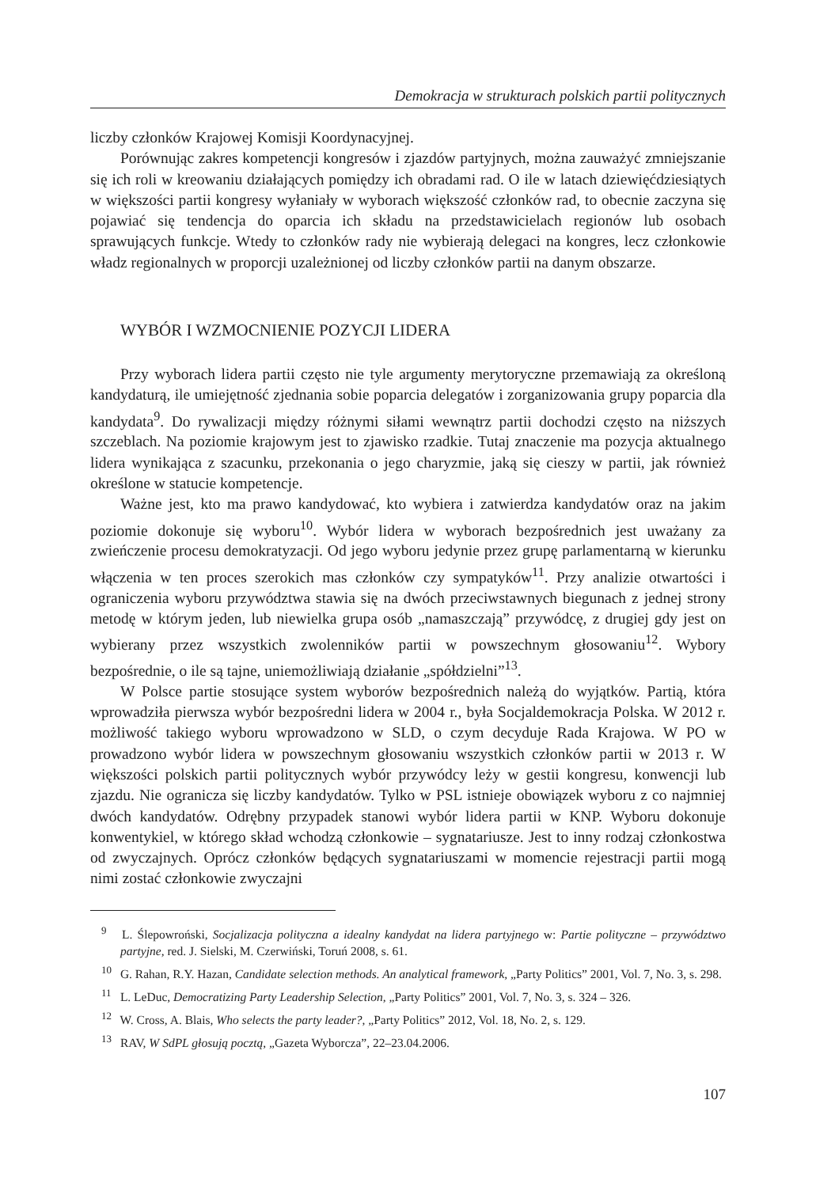Demokracja w strukturach polskich partii politycznych
liczby członków Krajowej Komisji Koordynacyjnej.
Porównując zakres kompetencji kongresów i zjazdów partyjnych, można zauważyć zmniejszanie się ich roli w kreowaniu działających pomiędzy ich obradami rad. O ile w latach dziewięćdziesiątych w większości partii kongresy wyłaniały w wyborach większość członków rad, to obecnie zaczyna się pojawiać się tendencja do oparcia ich składu na przedstawicielach regionów lub osobach sprawujących funkcje. Wtedy to członków rady nie wybierają delegaci na kongres, lecz członkowie władz regionalnych w proporcji uzależnionej od liczby członków partii na danym obszarze.
WYBÓR I WZMOCNIENIE POZYCJI LIDERA
Przy wyborach lidera partii często nie tyle argumenty merytoryczne przemawiają za określoną kandydaturą, ile umiejętność zjednania sobie poparcia delegatów i zorganizowania grupy poparcia dla kandydata<sup>9</sup>. Do rywalizacji między różnymi siłami wewnątrz partii dochodzi często na niższych szczeblach. Na poziomie krajowym jest to zjawisko rzadkie. Tutaj znaczenie ma pozycja aktualnego lidera wynikająca z szacunku, przekonania o jego charyzmie, jaką się cieszy w partii, jak również określone w statucie kompetencje.
Ważne jest, kto ma prawo kandydować, kto wybiera i zatwierdza kandydatów oraz na jakim poziomie dokonuje się wyboru<sup>10</sup>. Wybór lidera w wyborach bezpośrednich jest uważany za zwieńczenie procesu demokratyzacji. Od jego wyboru jedynie przez grupę parlamentarną w kierunku włączenia w ten proces szerokich mas członków czy sympatyków<sup>11</sup>. Przy analizie otwartości i ograniczenia wyboru przywództwa stawia się na dwóch przeciwstawnych biegunach z jednej strony metodę w którym jeden, lub niewielka grupa osób „namaszczają” przywódcę, z drugiej gdy jest on wybierany przez wszystkich zwolenników partii w powszechnym głosowaniu<sup>12</sup>. Wybory bezpośrednie, o ile są tajne, uniemożliwiają działanie „spółdzielni”<sup>13</sup>.
W Polsce partie stosujące system wyborów bezpośrednich należą do wyjątków. Partią, która wprowadziła pierwsza wybór bezpośredni lidera w 2004 r., była Socjaldemokracja Polska. W 2012 r. możliwość takiego wyboru wprowadzono w SLD, o czym decyduje Rada Krajowa. W PO w prowadzono wybór lidera w powszechnym głosowaniu wszystkich członków partii w 2013 r. W większości polskich partii politycznych wybór przywódcy leży w gestii kongresu, konwencji lub zjazdu. Nie ogranicza się liczby kandydatów. Tylko w PSL istnieje obowiązek wyboru z co najmniej dwóch kandydatów. Odrębny przypadek stanowi wybór lidera partii w KNP. Wyboru dokonuje konwentykiel, w którego skład wchodzą członkowie – sygnatariusze. Jest to inny rodzaj członkostwa od zwyczajnych. Oprócz członków będących sygnatariuszami w momencie rejestracji partii mogą nimi zostać członkowie zwyczajni
<sup>9</sup> L. Ślepowroński, Socjalizacja polityczna a idealny kandydat na lidera partyjnego w: Partie polityczne – przywództwo partyjne, red. J. Sielski, M. Czerwiński, Toruń 2008, s. 61.
<sup>10</sup> G. Rahan, R.Y. Hazan, Candidate selection methods. An analytical framework, „Party Politics” 2001, Vol. 7, No. 3, s. 298.
<sup>11</sup> L. LeDuc, Democratizing Party Leadership Selection, „Party Politics” 2001, Vol. 7, No. 3, s. 324 – 326.
<sup>12</sup> W. Cross, A. Blais, Who selects the party leader?, „Party Politics” 2012, Vol. 18, No. 2, s. 129.
<sup>13</sup> RAV, W SdPL głosują pocztą, „Gazeta Wyborcza”, 22–23.04.2006.
107